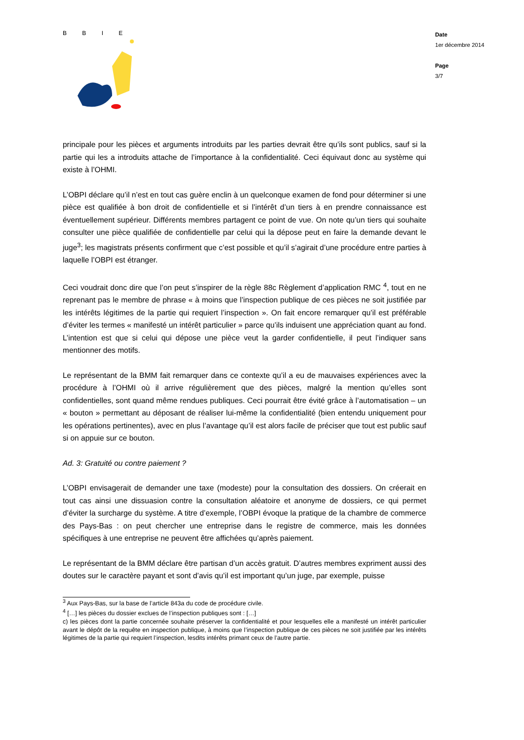B B I E
Date
1er décembre 2014
Page
3/7
principale pour les pièces et arguments introduits par les parties devrait être qu’ils sont publics, sauf si la partie qui les a introduits attache de l’importance à la confidentialité. Ceci équivaut donc au système qui existe à l’OHMI.
L’OBPI déclare qu’il n’est en tout cas guère enclin à un quelconque examen de fond pour déterminer si une pièce est qualifiée à bon droit de confidentielle et si l’intérêt d’un tiers à en prendre connaissance est éventuellement supérieur. Différents membres partagent ce point de vue. On note qu’un tiers qui souhaite consulter une pièce qualifiée de confidentielle par celui qui la dépose peut en faire la demande devant le juge<sup>3</sup>; les magistrats présents confirment que c’est possible et qu’il s’agirait d’une procédure entre parties à laquelle l’OBPI est étranger.
Ceci voudrait donc dire que l’on peut s’inspirer de la règle 88c Règlement d’application RMC <sup>4</sup>, tout en ne reprenant pas le membre de phrase « à moins que l’inspection publique de ces pièces ne soit justifiée par les intérêts légitimes de la partie qui requiert l’inspection ». On fait encore remarquer qu’il est préférable d’éviter les termes « manifesté un intérêt particulier » parce qu’ils induisent une appréciation quant au fond. L’intention est que si celui qui dépose une pièce veut la garder confidentielle, il peut l’indiquer sans mentionner des motifs.
Le représentant de la BMM fait remarquer dans ce contexte qu’il a eu de mauvaises expériences avec la procédure à l’OHMI où il arrive régulièrement que des pièces, malgré la mention qu’elles sont confidentielles, sont quand même rendues publiques. Ceci pourrait être évité grâce à l’automatisation – un « bouton » permettant au déposant de réaliser lui-même la confidentialité (bien entendu uniquement pour les opérations pertinentes), avec en plus l’avantage qu’il est alors facile de préciser que tout est public sauf si on appuie sur ce bouton.
Ad. 3: Gratuité ou contre paiement ?
L’OBPI envisagerait de demander une taxe (modeste) pour la consultation des dossiers. On créerait en tout cas ainsi une dissuasion contre la consultation aléatoire et anonyme de dossiers, ce qui permet d’éviter la surcharge du système. A titre d’exemple, l’OBPI évoque la pratique de la chambre de commerce des Pays-Bas : on peut chercher une entreprise dans le registre de commerce, mais les données spécifiques à une entreprise ne peuvent être affichées qu’après paiement.
Le représentant de la BMM déclare être partisan d’un accès gratuit. D’autres membres expriment aussi des doutes sur le caractère payant et sont d’avis qu’il est important qu’un juge, par exemple, puisse
<sup>3</sup> Aux Pays-Bas, sur la base de l’article 843a du code de procédure civile.
<sup>4</sup> […] les pièces du dossier exclues de l’inspection publiques sont : […]
c) les pièces dont la partie concernée souhaite préserver la confidentialité et pour lesquelles elle a manifesté un intérêt particulier avant le dépôt de la requête en inspection publique, à moins que l’inspection publique de ces pièces ne soit justifiée par les intérêts légitimes de la partie qui requiert l’inspection, lesdits intérêts primant ceux de l’autre partie.